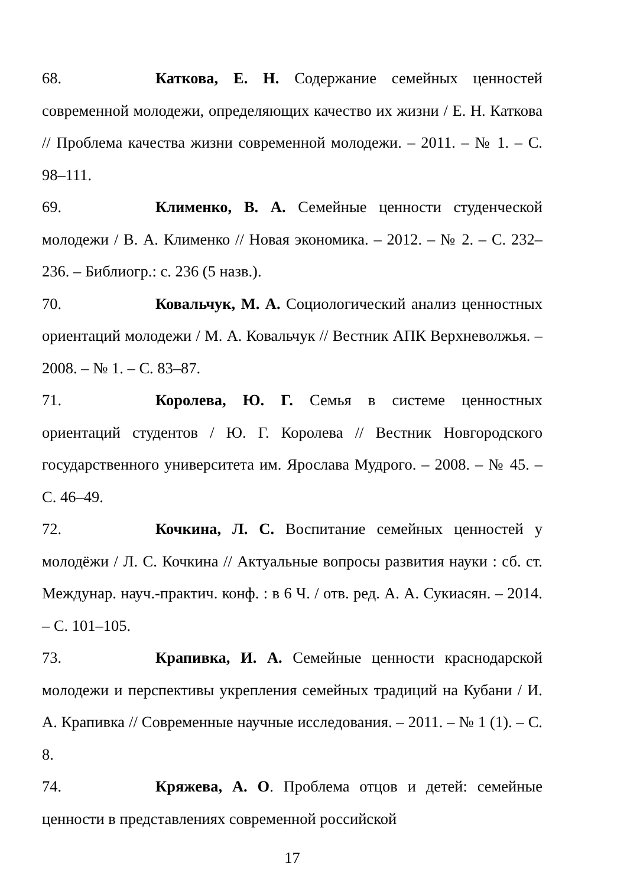68. Каткова, Е. Н. Содержание семейных ценностей современной молодежи, определяющих качество их жизни / Е. Н. Каткова // Проблема качества жизни современной молодежи. – 2011. – № 1. – С. 98–111.
69. Клименко, В. А. Семейные ценности студенческой молодежи / В. А. Клименко // Новая экономика. – 2012. – № 2. – С. 232–236. – Библиогр.: с. 236 (5 назв.).
70. Ковальчук, М. А. Социологический анализ ценностных ориентаций молодежи / М. А. Ковальчук // Вестник АПК Верхневолжья. – 2008. – № 1. – С. 83–87.
71. Королева, Ю. Г. Семья в системе ценностных ориентаций студентов / Ю. Г. Королева // Вестник Новгородского государственного университета им. Ярослава Мудрого. – 2008. – № 45. – С. 46–49.
72. Кочкина, Л. С. Воспитание семейных ценностей у молодёжи / Л. С. Кочкина // Актуальные вопросы развития науки : сб. ст. Междунар. науч.-практич. конф. : в 6 Ч. / отв. ред. А. А. Сукиасян. – 2014. – С. 101–105.
73. Крапивка, И. А. Семейные ценности краснодарской молодежи и перспективы укрепления семейных традиций на Кубани / И. А. Крапивка // Современные научные исследования. – 2011. – № 1 (1). – С. 8.
74. Кряжева, А. О. Проблема отцов и детей: семейные ценности в представлениях современной российской
17